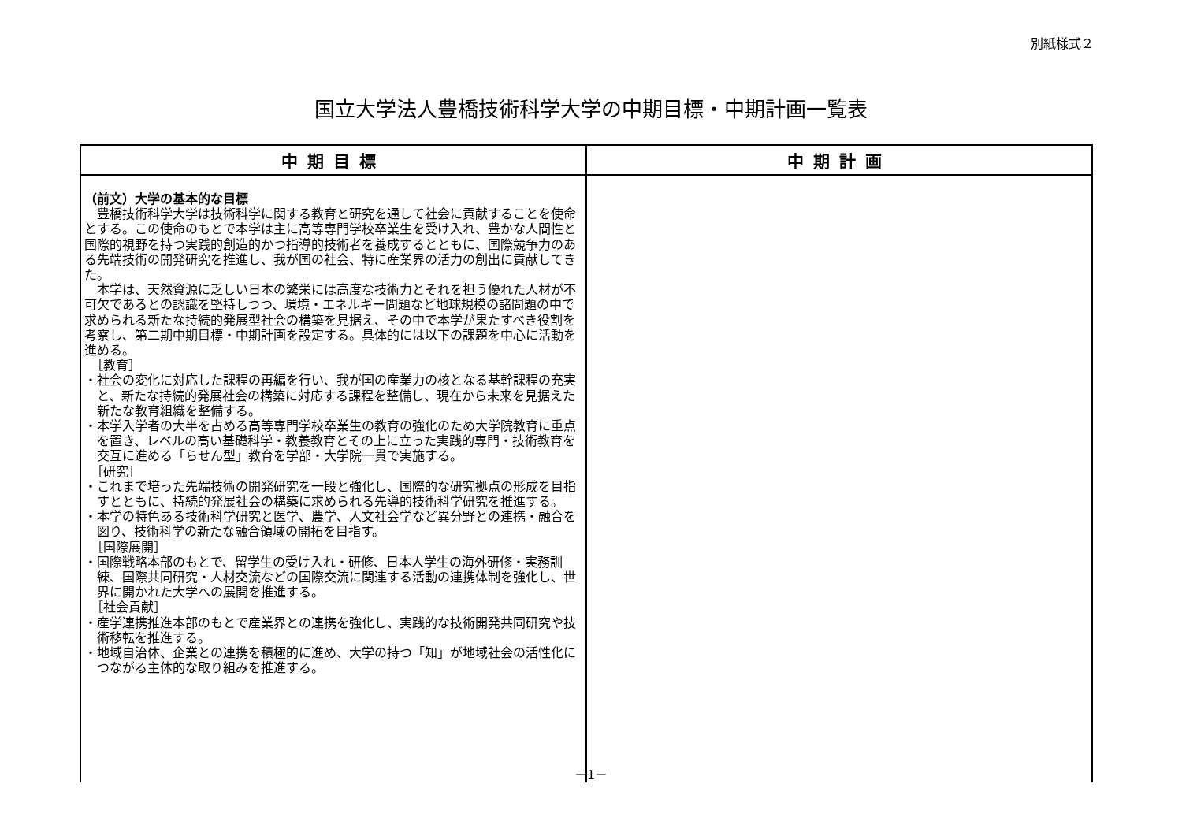別紙様式２
国立大学法人豊橋技術科学大学の中期目標・中期計画一覧表
| 中期目標 | 中期計画 |
| --- | --- |
| （前文）大学の基本的な目標 豊橋技術科学大学は技術科学に関する教育と研究を通して社会に貢献することを使命とする。この使命のもとで本学は主に高等専門学校卒業生を受け入れ、豊かな人間性と国際的視野を持つ実践的創造的かつ指導的技術者を養成するとともに、国際競争力のある先端技術の開発研究を推進し、我が国の社会、特に産業界の活力の創出に貢献してきた。 本学は、天然資源に乏しい日本の繁栄には高度な技術力とそれを担う優れた人材が不可欠であるとの認識を堅持しつつ、環境・エネルギー問題など地球規模の諸問題の中で求められる新たな持続的発展型社会の構築を見据え、その中で本学が果たすべき役割を考察し、第二期中期目標・中期計画を設定する。具体的には以下の課題を中心に活動を進める。 ［教育］ ・社会の変化に対応した課程の再編を行い、我が国の産業力の核となる基幹課程の充実と、新たな持続的発展社会の構築に対応する課程を整備し、現在から未来を見据えた新たな教育組織を整備する。 ・本学入学者の大半を占める高等専門学校卒業生の教育の強化のため大学院教育に重点を置き、レベルの高い基礎科学・教養教育とその上に立った実践的専門・技術教育を交互に進める「らせん型」教育を学部・大学院一貫で実施する。 ［研究］ ・これまで培った先端技術の開発研究を一段と強化し、国際的な研究拠点の形成を目指すとともに、持続的発展社会の構築に求められる先導的技術科学研究を推進する。 ・本学の特色ある技術科学研究と医学、農学、人文社会学など異分野との連携・融合を図り、技術科学の新たな融合領域の開拓を目指す。 ［国際展開］ ・国際戦略本部のもとで、留学生の受け入れ・研修、日本人学生の海外研修・実務訓練、国際共同研究・人材交流などの国際交流に関連する活動の連携体制を強化し、世界に開かれた大学への展開を推進する。 ［社会貢献］ ・産学連携推進本部のもとで産業界との連携を強化し、実践的な技術開発共同研究や技術移転を推進する。 ・地域自治体、企業との連携を積極的に進め、大学の持つ「知」が地域社会の活性化につながる主体的な取り組みを推進する。 | |
－1－